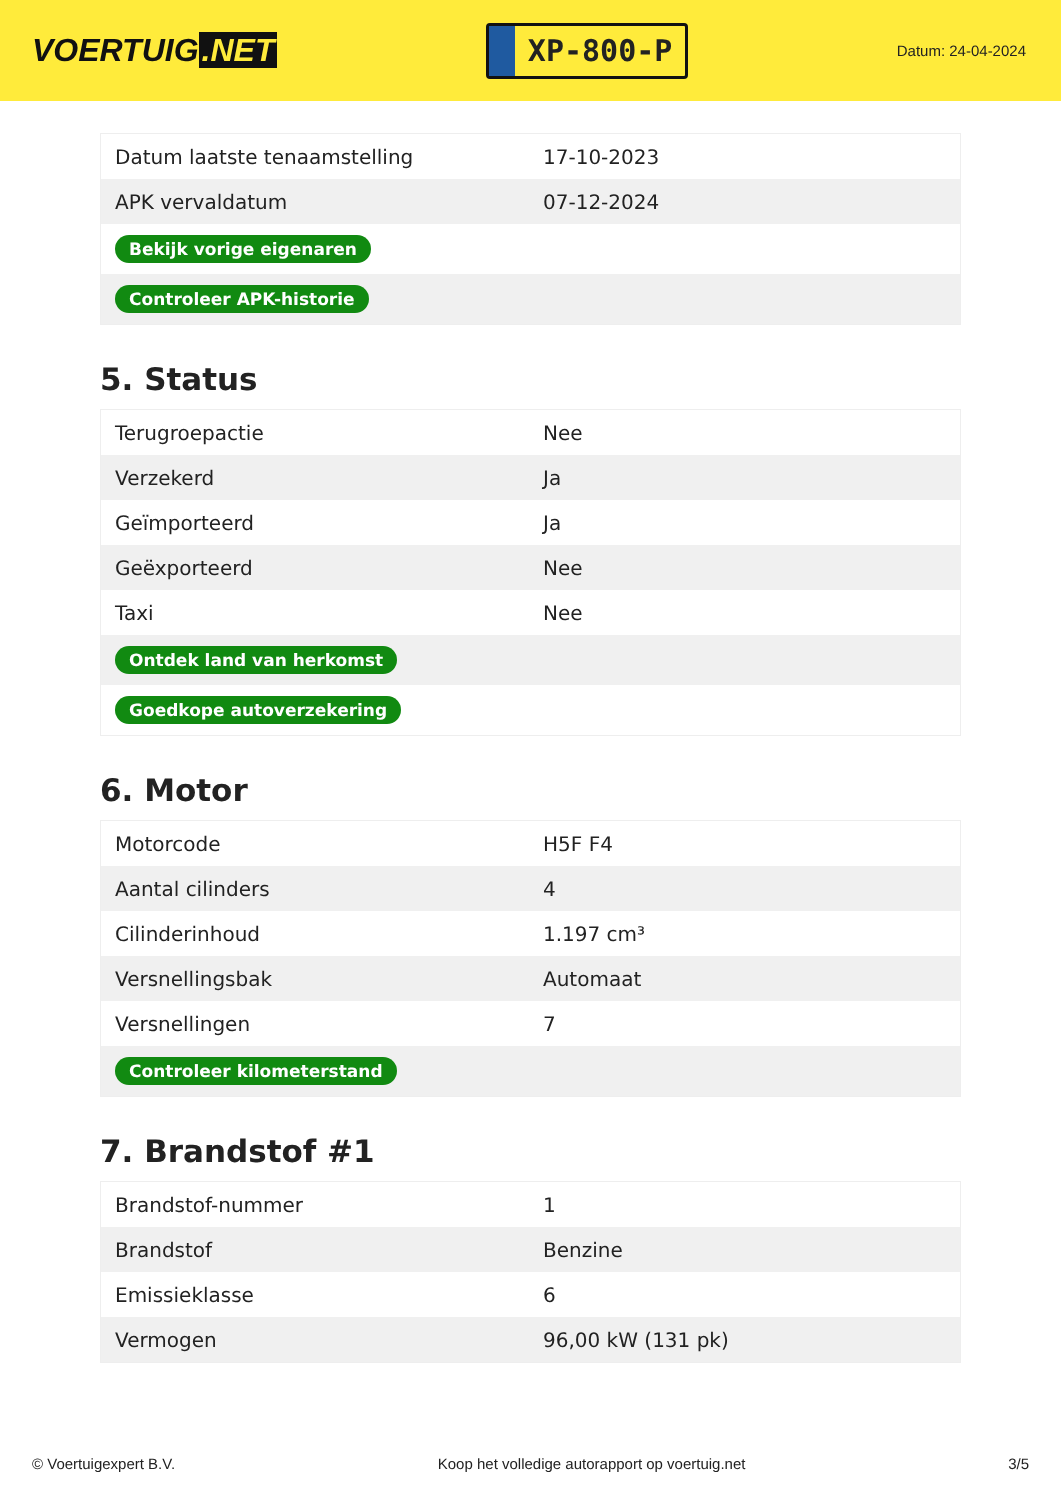VOERTUIG.NET
XP-800-P
Datum: 24-04-2024
| Datum laatste tenaamstelling | 17-10-2023 |
| APK vervaldatum | 07-12-2024 |
| Bekijk vorige eigenaren | |
| Controleer APK-historie | |
5. Status
| Terugroepactie | Nee |
| Verzekerd | Ja |
| Geïmporteerd | Ja |
| Geëxporteerd | Nee |
| Taxi | Nee |
| Ontdek land van herkomst | |
| Goedkope autoverzekering | |
6. Motor
| Motorcode | H5F F4 |
| Aantal cilinders | 4 |
| Cilinderinhoud | 1.197 cm³ |
| Versnellingsbak | Automaat |
| Versnellingen | 7 |
| Controleer kilometerstand | |
7. Brandstof #1
| Brandstof-nummer | 1 |
| Brandstof | Benzine |
| Emissieklasse | 6 |
| Vermogen | 96,00 kW (131 pk) |
© Voertuigexpert B.V. Koop het volledige autorapport op voertuig.net 3/5